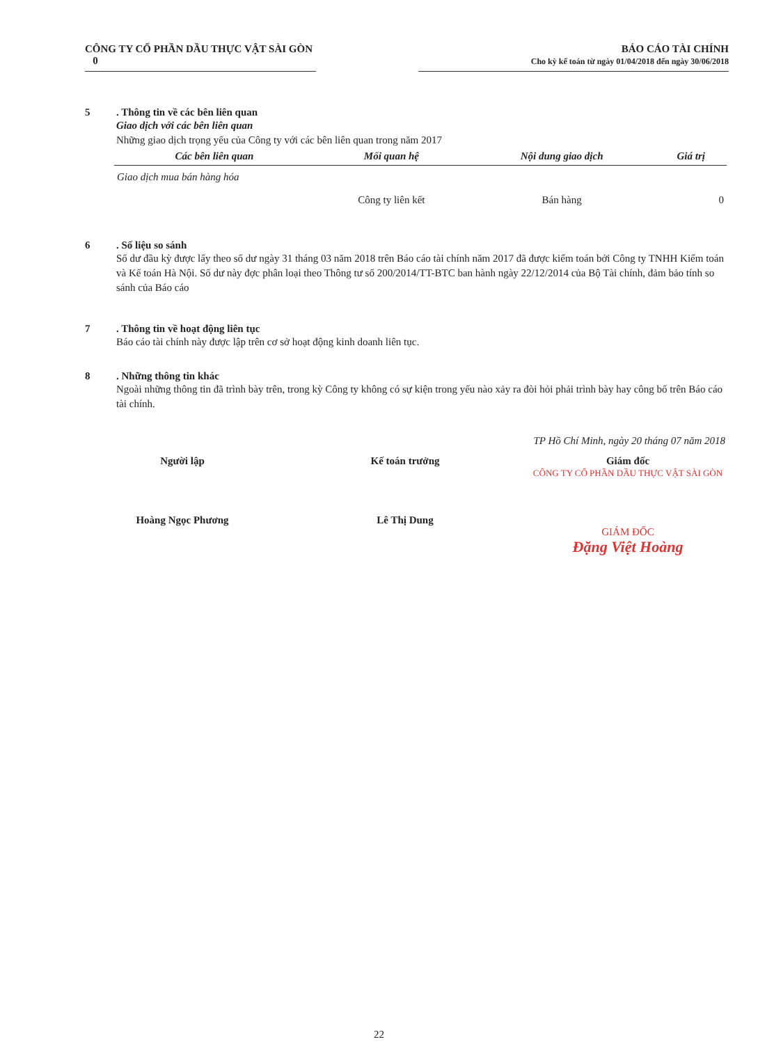CÔNG TY CỔ PHẦN DẦU THỰC VẬT SÀI GÒN
0
BÁO CÁO TÀI CHÍNH
Cho kỳ kế toán từ ngày 01/04/2018 đến ngày 30/06/2018
5. Thông tin về các bên liên quan
Giao dịch với các bên liên quan
Những giao dịch trọng yếu của Công ty với các bên liên quan trong năm 2017
| Các bên liên quan | Mối quan hệ | Nội dung giao dịch | Giá trị |
| --- | --- | --- | --- |
| Giao dịch mua bán hàng hóa | | | |
| | Công ty liên kết | Bán hàng | 0 |
6. Số liệu so sánh
Số dư đầu kỳ được lấy theo số dư ngày 31 tháng 03 năm 2018 trên Báo cáo tài chính năm 2017 đã được kiểm toán bởi Công ty TNHH Kiểm toán và Kế toán Hà Nội. Số dư này đợc phân loại theo Thông tư số 200/2014/TT-BTC ban hành ngày 22/12/2014 của Bộ Tài chính, đảm bảo tính so sánh của Báo cáo
7. Thông tin về hoạt động liên tục
Báo cáo tài chính này được lập trên cơ sở hoạt động kinh doanh liên tục.
8. Những thông tin khác
Ngoài những thông tin đã trình bày trên, trong kỳ Công ty không có sự kiện trong yếu nào xảy ra đòi hỏi phải trình bày hay công bố trên Báo cáo tài chính.
TP Hồ Chí Minh, ngày 20 tháng 07 năm 2018
Người lập
Hoàng Ngọc Phương
Kế toán trưởng
Lê Thị Dung
Giám đốc
CÔNG TY CỔ PHẦN DẦU THỰC VẬT SÀI GÒN
GIÁM ĐỐC
Đặng Việt Hoàng
22